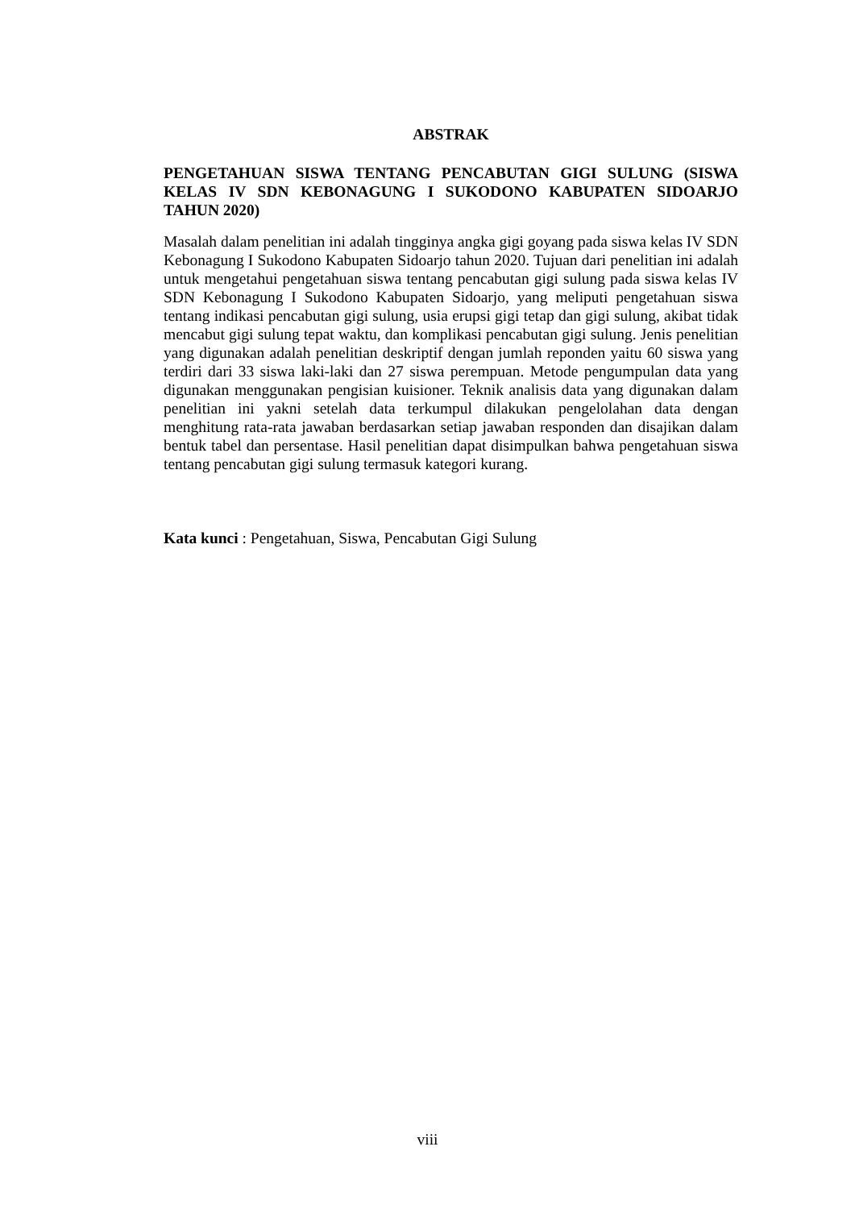ABSTRAK
PENGETAHUAN SISWA TENTANG PENCABUTAN GIGI SULUNG (SISWA KELAS IV SDN KEBONAGUNG I SUKODONO KABUPATEN SIDOARJO TAHUN 2020)
Masalah dalam penelitian ini adalah tingginya angka gigi goyang pada siswa kelas IV SDN Kebonagung I Sukodono Kabupaten Sidoarjo tahun 2020. Tujuan dari penelitian ini adalah untuk mengetahui pengetahuan siswa tentang pencabutan gigi sulung pada siswa kelas IV SDN Kebonagung I Sukodono Kabupaten Sidoarjo, yang meliputi pengetahuan siswa tentang indikasi pencabutan gigi sulung, usia erupsi gigi tetap dan gigi sulung, akibat tidak mencabut gigi sulung tepat waktu, dan komplikasi pencabutan gigi sulung. Jenis penelitian yang digunakan adalah penelitian deskriptif dengan jumlah reponden yaitu 60 siswa yang terdiri dari 33 siswa laki-laki dan 27 siswa perempuan. Metode pengumpulan data yang digunakan menggunakan pengisian kuisioner. Teknik analisis data yang digunakan dalam penelitian ini yakni setelah data terkumpul dilakukan pengelolahan data dengan menghitung rata-rata jawaban berdasarkan setiap jawaban responden dan disajikan dalam bentuk tabel dan persentase. Hasil penelitian dapat disimpulkan bahwa pengetahuan siswa tentang pencabutan gigi sulung termasuk kategori kurang.
Kata kunci : Pengetahuan, Siswa, Pencabutan Gigi Sulung
viii